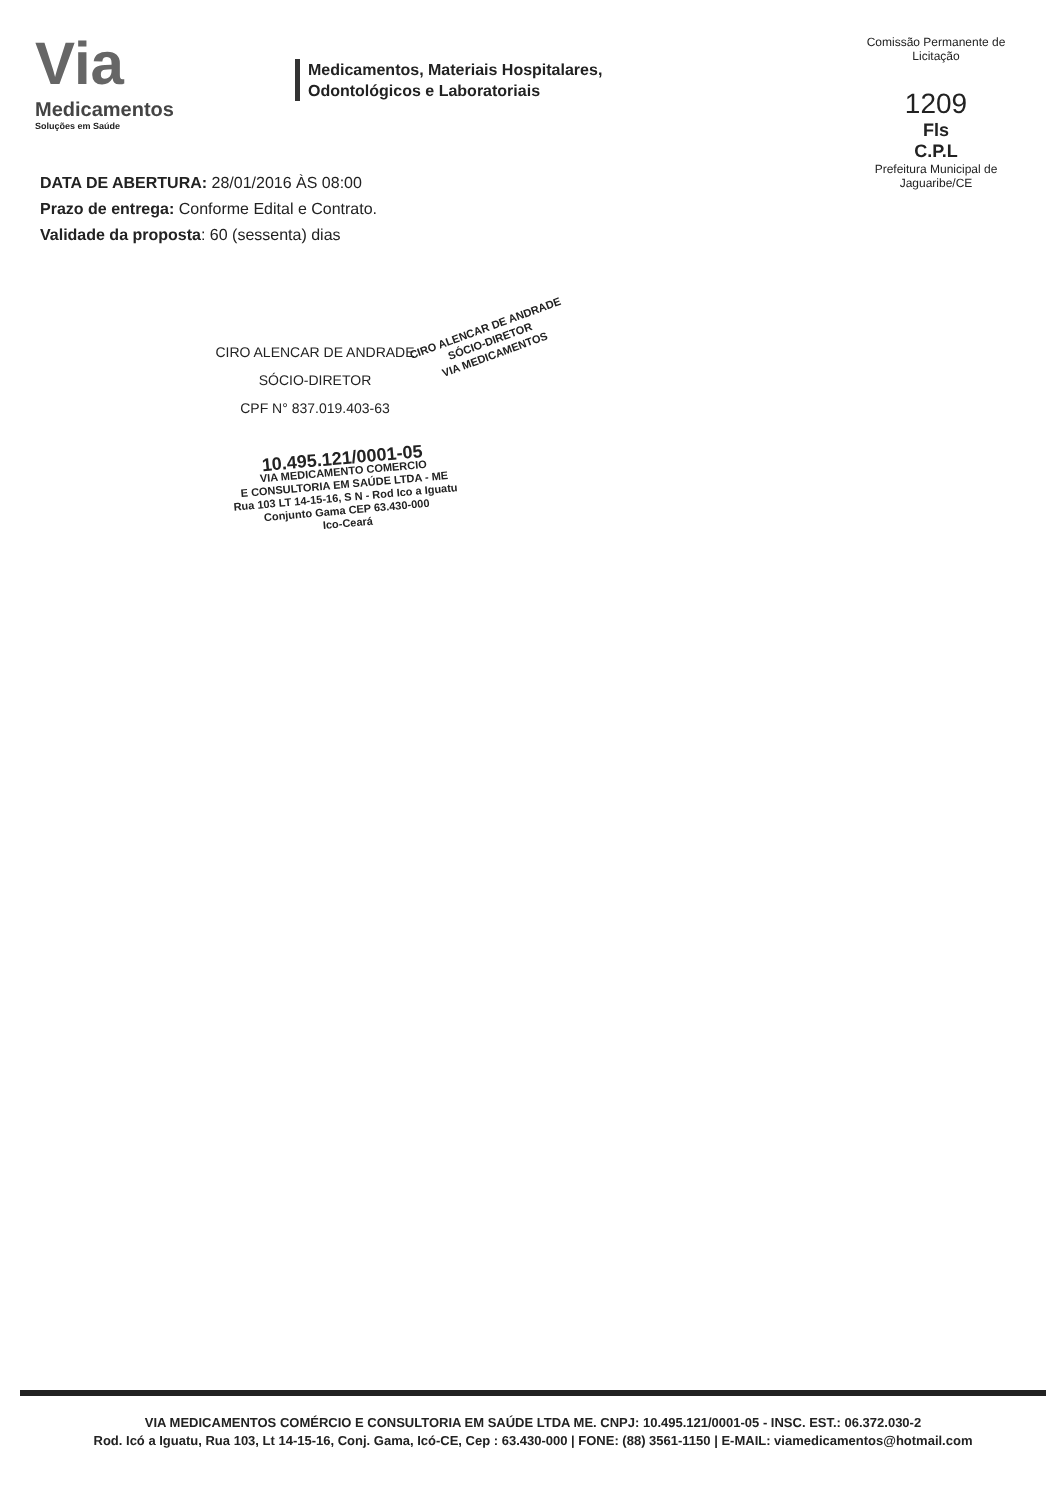Via
Medicamentos
Soluções em Saúde
Medicamentos, Materiais Hospitalares,
Odontológicos e Laboratoriais
Comissão Permanente de Licitação
1209
Fls
C.P.L
Prefeitura Municipal de Jaguaribe/CE
DATA DE ABERTURA: 28/01/2016 ÀS 08:00
Prazo de entrega: Conforme Edital e Contrato.
Validade da proposta: 60 (sessenta) dias
CIRO ALENCAR DE ANDRADE
SÓCIO-DIRETOR
CPF N° 837.019.403-63
CIRO ALENCAR DE ANDRADE
SÓCIO-DIRETOR
VIA MEDICAMENTOS
10.495.121/0001-05
VIA MEDICAMENTO COMERCIO
E CONSULTORIA EM SAÚDE LTDA - ME
Rua 103 LT 14-15-16, S N - Rod Ico a Iguatu
Conjunto Gama CEP 63.430-000
Ico-Ceará
VIA MEDICAMENTOS COMÉRCIO E CONSULTORIA EM SAÚDE LTDA ME. CNPJ: 10.495.121/0001-05 - INSC. EST.: 06.372.030-2
Rod. Icó a Iguatu, Rua 103, Lt 14-15-16, Conj. Gama, Icó-CE, Cep : 63.430-000 | FONE: (88) 3561-1150 | E-MAIL: viamedicamentos@hotmail.com